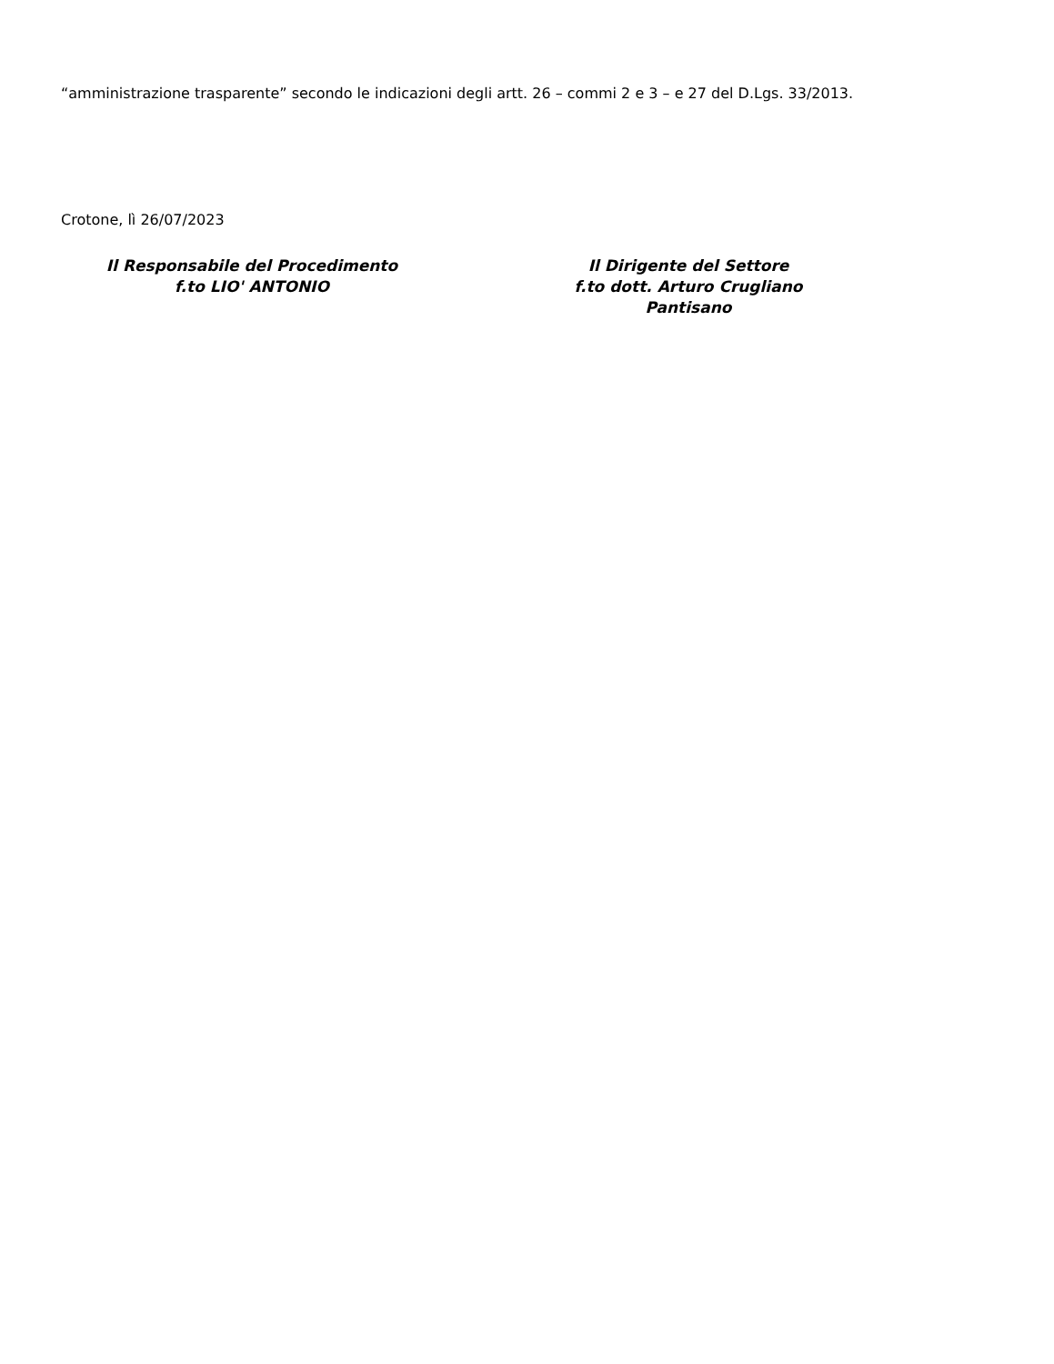“amministrazione trasparente” secondo le indicazioni degli artt. 26 – commi 2 e 3 – e 27 del D.Lgs. 33/2013.
Crotone, lì 26/07/2023
Il Responsabile del Procedimento
f.to LIO' ANTONIO
Il Dirigente del Settore
f.to dott. Arturo Crugliano
Pantisano